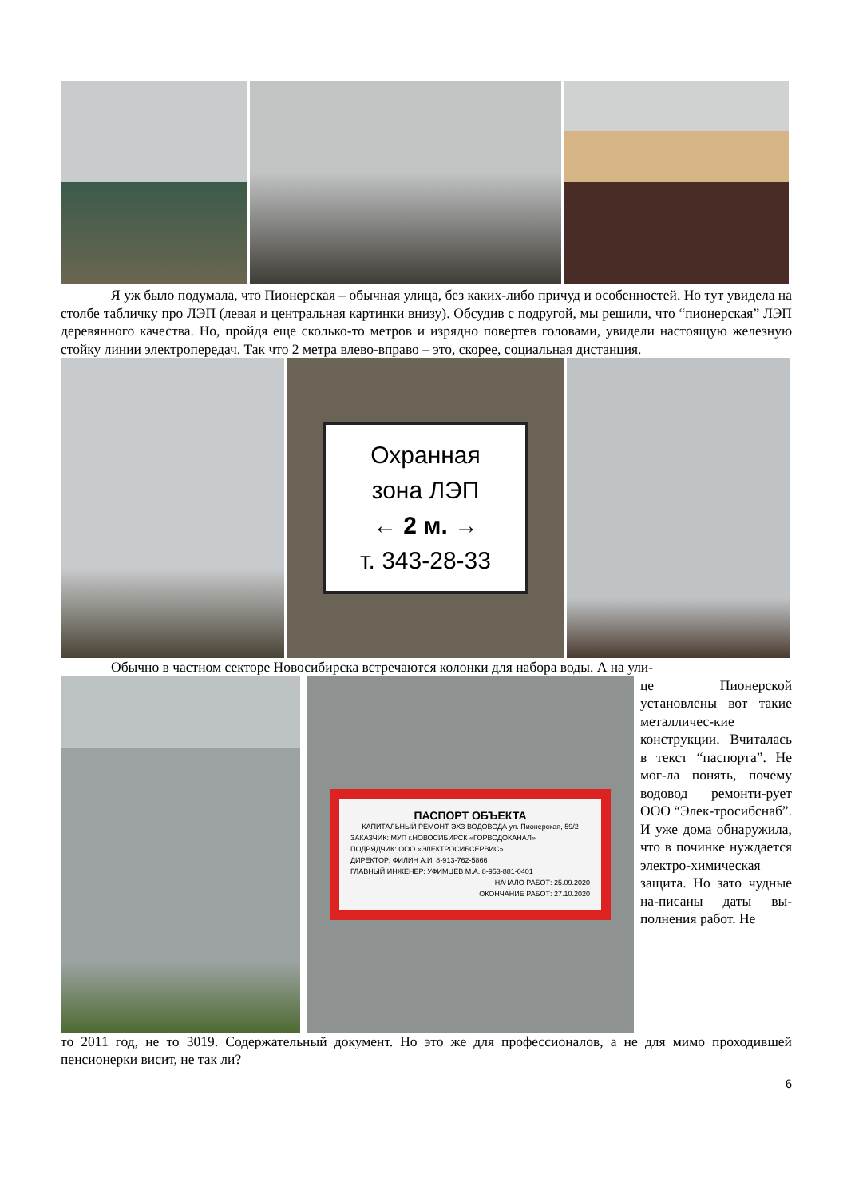Я уж было подумала, что Пионерская – обычная улица, без каких-либо причуд и особенностей. Но тут увидела на столбе табличку про ЛЭП (левая и центральная картинки внизу). Обсудив с подругой, мы решили, что “пионерская” ЛЭП деревянного качества. Но, пройдя еще сколько-то метров и изрядно повертев головами, увидели настоящую железную стойку линии электропередач. Так что 2 метра влево-вправо – это, скорее, социальная дистанция.
Охранная
зона ЛЭП
← 2 м. →
т. 343-28-33
Обычно в частном секторе Новосибирска встречаются колонки для набора воды. А на ули-
ПАСПОРТ ОБЪЕКТА
КАПИТАЛЬНЫЙ РЕМОНТ ЭХЗ ВОДОВОДА ул. Пионерская, 59/2
ЗАКАЗЧИК: МУП г.НОВОСИБИРСК «ГОРВОДОКАНАЛ»
ПОДРЯДЧИК: ООО «ЭЛЕКТРОСИБСЕРВИС»
ДИРЕКТОР: ФИЛИН А.И. 8-913-762-5866
ГЛАВНЫЙ ИНЖЕНЕР: УФИМЦЕВ М.А. 8-953-881-0401
НАЧАЛО РАБОТ: 25.09.2020
ОКОНЧАНИЕ РАБОТ: 27.10.2020
це Пионерской установлены вот такие металличес-кие конструкции. Вчиталась в текст “паспорта”. Не мог-ла понять, почему водовод ремонти-рует ООО “Элек-тросибснаб”. И уже дома обнаружила, что в починке нуждается электро-химическая защита. Но зато чудные на-писаны даты вы-полнения работ. Не
то 2011 год, не то 3019. Содержательный документ. Но это же для профессионалов, а не для мимо проходившей пенсионерки висит, не так ли?
6